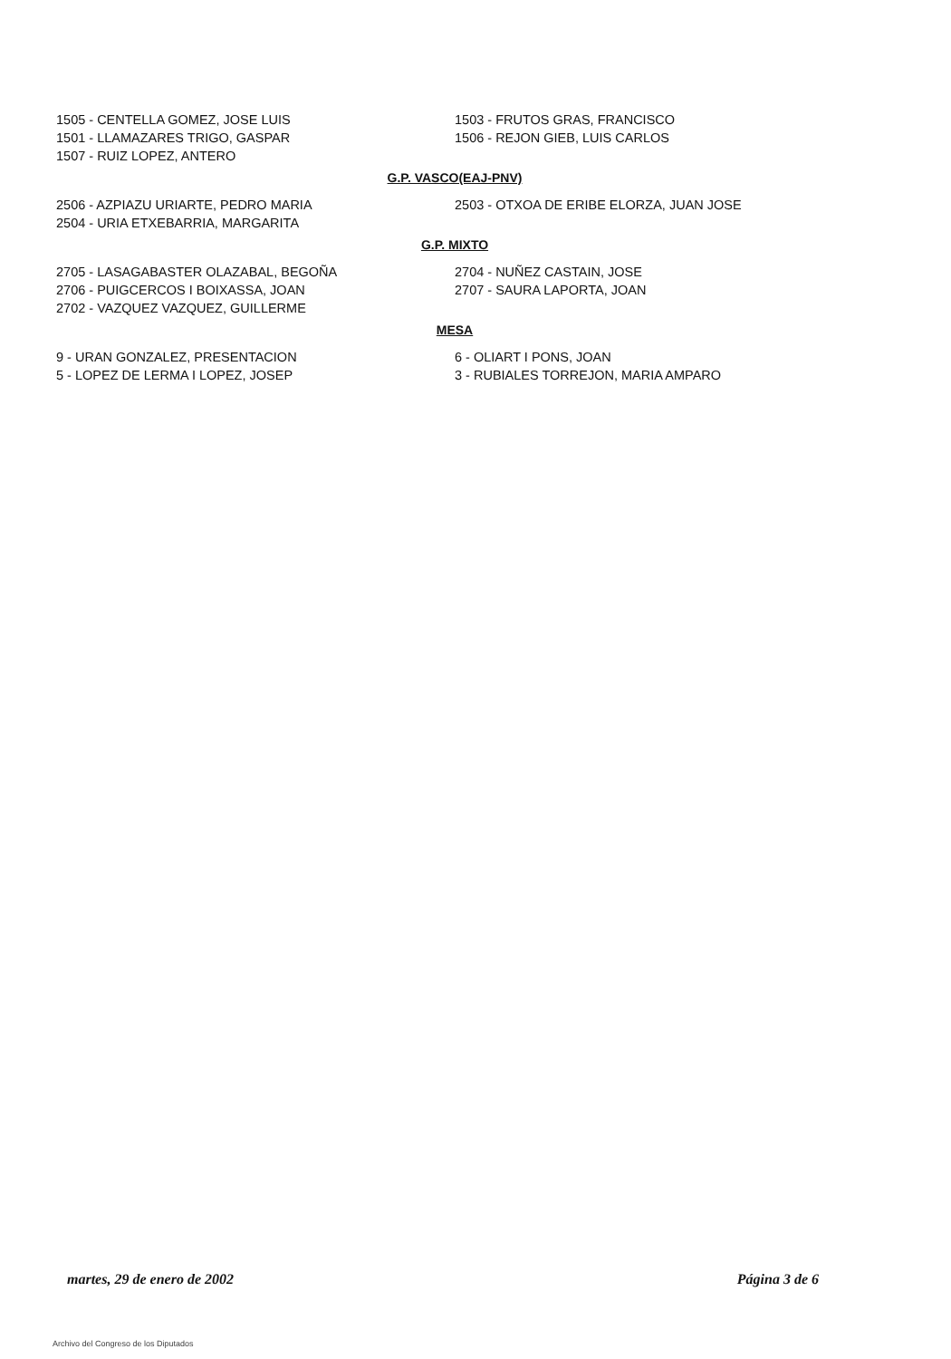1505 - CENTELLA GOMEZ, JOSE LUIS
1501 - LLAMAZARES TRIGO, GASPAR
1507 - RUIZ LOPEZ, ANTERO
1503 - FRUTOS GRAS, FRANCISCO
1506 - REJON GIEB, LUIS CARLOS
G.P. VASCO(EAJ-PNV)
2506 - AZPIAZU URIARTE, PEDRO MARIA
2504 - URIA ETXEBARRIA, MARGARITA
2503 - OTXOA DE ERIBE ELORZA, JUAN JOSE
G.P. MIXTO
2705 - LASAGABASTER OLAZABAL, BEGOÑA
2706 - PUIGCERCOS I BOIXASSA, JOAN
2702 - VAZQUEZ VAZQUEZ, GUILLERME
2704 - NUÑEZ CASTAIN, JOSE
2707 - SAURA LAPORTA, JOAN
MESA
9 - URAN GONZALEZ, PRESENTACION
5 - LOPEZ DE LERMA I LOPEZ, JOSEP
6 - OLIART I PONS, JOAN
3 - RUBIALES TORREJON, MARIA AMPARO
martes, 29 de enero de 2002 Página 3 de 6
Archivo del Congreso de los Diputados